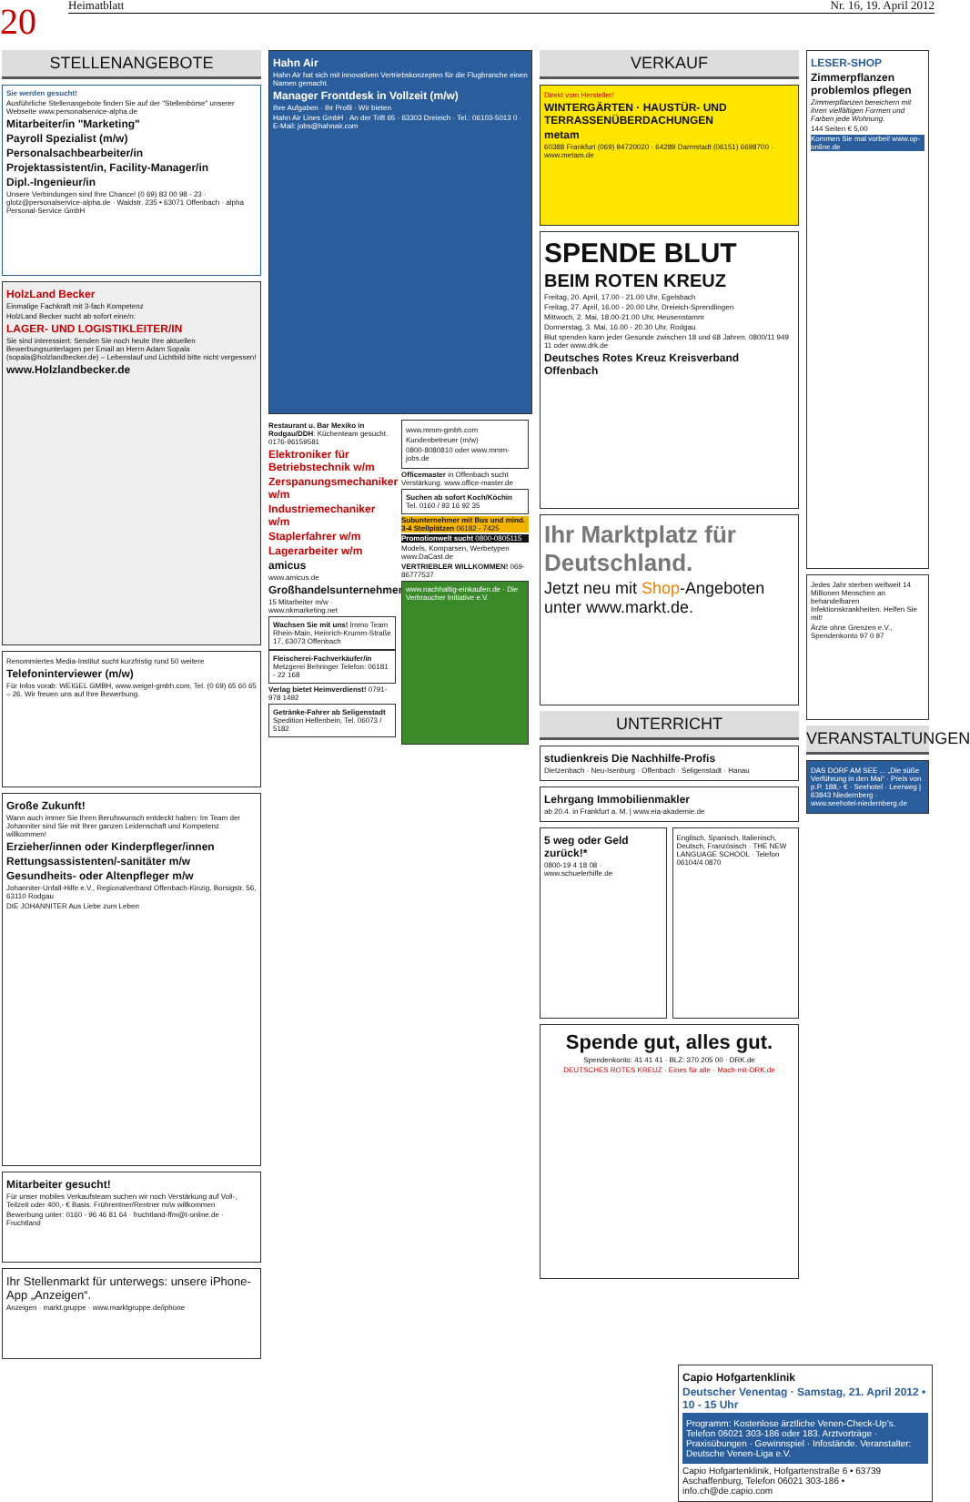20
Heimatblatt Nr. 16, 19. April 2012
STELLENANGEBOTE
Sie werden gesucht!
Ausführliche Stellenangebote finden Sie auf der "Stellenbörse" unserer Webseite www.personalservice-alpha.de
Mitarbeiter/in "Marketing"
Payroll Spezialist (m/w)
Personalsachbearbeiter/in
Projektassistent/in, Facility-Manager/in
Dipl.-Ingenieur/in
Unsere Verbindungen sind Ihre Chance! (0 69) 83 00 98 - 23 · glotz@personalservice-alpha.de · Waldstr. 235 • 63071 Offenbach · alpha Personal-Service GmbH
HolzLand Becker
Einmalige Fachkraft mit 3-fach Kompetenz
HolzLand Becker sucht ab sofort eine/n:
LAGER- UND LOGISTIKLEITER/IN
Sie sind interessiert: Senden Sie noch heute Ihre aktuellen Bewerbungsunterlagen per Email an Herrn Adam Sopala (sopala@holzlandbecker.de) – Lebenslauf und Lichtbild bitte nicht vergessen!
www.Holzlandbecker.de
Renommiertes Media-Institut sucht kurzfristig rund 50 weitere
Telefoninterviewer (m/w)
Für Infos vorab: WEIGEL GMBH, www.weigel-gmbh.com, Tel. (0 69) 65 60 65 – 26. Wir freuen uns auf Ihre Bewerbung.
Große Zukunft!
Wann auch immer Sie Ihren Berufswunsch entdeckt haben: Im Team der Johanniter sind Sie mit Ihrer ganzen Leidenschaft und Kompetenz willkommen!
Erzieher/innen oder Kinderpfleger/innen
Rettungsassistenten/-sanitäter m/w
Gesundheits- oder Altenpfleger m/w
Johanniter-Unfall-Hilfe e.V., Regionalverband Offenbach-Kinzig, Borsigstr. 56, 63110 Rodgau
DIE JOHANNITER Aus Liebe zum Leben
Mitarbeiter gesucht!
Für unser mobiles Verkaufsteam suchen wir noch Verstärkung auf Voll-, Teilzeit oder 400,- € Basis. Frührentner/Rentner m/w willkommen
Bewerbung unter: 0160 - 96 46 81 64 · fruchtland-ffm@t-online.de · Fruchtland
Ihr Stellenmarkt für unterwegs: unsere iPhone-App „Anzeigen“.
Anzeigen · markt.gruppe · www.marktgruppe.de/iphone
Hahn Air
Hahn Air hat sich mit innovativen Vertriebskonzepten für die Flugbranche einen Namen gemacht.
Manager Frontdesk in Vollzeit (m/w)
Ihre Aufgaben · Ihr Profil · Wir bieten
Hahn Air Lines GmbH · An der Trift 65 · 63303 Dreieich · Tel.: 06103-5013 0 · E-Mail: jobs@hahnair.com
Restaurant u. Bar Mexiko in Rodgau/DDH: Küchenteam gesucht. 0176-96159581
Elektroniker für Betriebstechnik w/m
Zerspanungsmechaniker w/m
Industriemechaniker w/m
Staplerfahrer w/m
Lagerarbeiter w/m
amicus
www.amicus.de
Großhandelsunternehmen
15 Mitarbeiter m/w · www.nkmarketing.net
Wachsen Sie mit uns! Immo Team Rhein-Main, Heinrich-Krumm-Straße 17, 63073 Offenbach
Fleischerei-Fachverkäufer/in Metzgerei Behringer Telefon: 06181 - 22 168
Verlag bietet Heimverdienst! 0791-978 1492
Getränke-Fahrer ab Seligenstadt Spedition Helfenbein, Tel. 06073 / 5182
www.mmm-gmbh.com
Kundenbetreuer (m/w)
0800-8080810 oder www.mmm-jobs.de
Officemaster in Offenbach sucht Verstärkung. www.office-master.de
Suchen ab sofort Koch/Köchin Tel. 0160 / 93 16 92 35
Subunternehmer mit Bus und mind. 3-4 Stellplätzen 06182 - 7425
Promotionwelt sucht 0800-0805115
Models, Komparsen, Werbetypen www.DaCast.de
VERTRIEBLER WILLKOMMEN! 069-86777537
www.nachhaltig-einkaufen.de · Die Verbraucher Initiative e.V.
VERKAUF
Direkt vom Hersteller!
WINTERGÄRTEN · HAUSTÜR- UND TERRASSENÜBERDACHUNGEN
metam
60388 Frankfurt (069) 94720020 · 64289 Darmstadt (06151) 6698700 · www.metam.de
SPENDE BLUT
BEIM ROTEN KREUZ
Freitag, 20. April, 17.00 - 21.00 Uhr, Egelsbach
Freitag, 27. April, 16.00 - 20.00 Uhr, Dreieich-Sprendlingen
Mittwoch, 2. Mai, 18.00-21.00 Uhr, Heusenstamm
Donnerstag, 3. Mai, 16.00 - 20.30 Uhr, Rodgau
Blut spenden kann jeder Gesunde zwischen 18 und 68 Jahren. 0800/11 949 11 oder www.drk.de
Deutsches Rotes Kreuz Kreisverband Offenbach
Ihr Marktplatz für Deutschland.
Jetzt neu mit Shop-Angeboten unter www.markt.de.
UNTERRICHT
studienkreis Die Nachhilfe-Profis
Dietzenbach · Neu-Isenburg · Offenbach · Seligenstadt · Hanau
Lehrgang Immobilienmakler
ab 20.4. in Frankfurt a. M. | www.eia-akademie.de
5 weg oder Geld zurück!*
0800-19 4 18 08 · www.schuelerhilfe.de
Englisch, Spanisch, Italienisch, Deutsch, Französisch · THE NEW LANGUAGE SCHOOL · Telefon 06104/4 0870
Spende gut, alles gut.
Spendenkonto: 41 41 41 · BLZ: 370 205 00 · DRK.de
DEUTSCHES ROTES KREUZ · Eines für alle · Mach-mit-DRK.de
LESER-SHOP
Zimmerpflanzen problemlos pflegen
Zimmerpflanzen bereichern mit ihren vielfältigen Formen und Farben jede Wohnung.
144 Seiten € 5,00
Kommen Sie mal vorbei! www.op-online.de
Jedes Jahr sterben weltweit 14 Millionen Menschen an behandelbaren Infektionskrankheiten. Helfen Sie mit!
Ärzte ohne Grenzen e.V., Spendenkonto 97 0 97
VERANSTALTUNGEN
DAS DORF AM SEE ... „Die süße Verführung in den Mai“ · Preis von p.P. 188,- € · Seehotel · Leerweg | 63843 Niedernberg · www.seehotel-niedernberg.de
Capio Hofgartenklinik
Deutscher Venentag · Samstag, 21. April 2012 • 10 - 15 Uhr
Programm: Kostenlose ärztliche Venen-Check-Up’s. Telefon 06021 303-186 oder 183. Arztvorträge · Praxisübungen · Gewinnspiel · Infostände. Veranstalter: Deutsche Venen-Liga e.V.
Capio Hofgartenklinik, Hofgartenstraße 6 • 63739 Aschaffenburg, Telefon 06021 303-186 • info.ch@de.capio.com